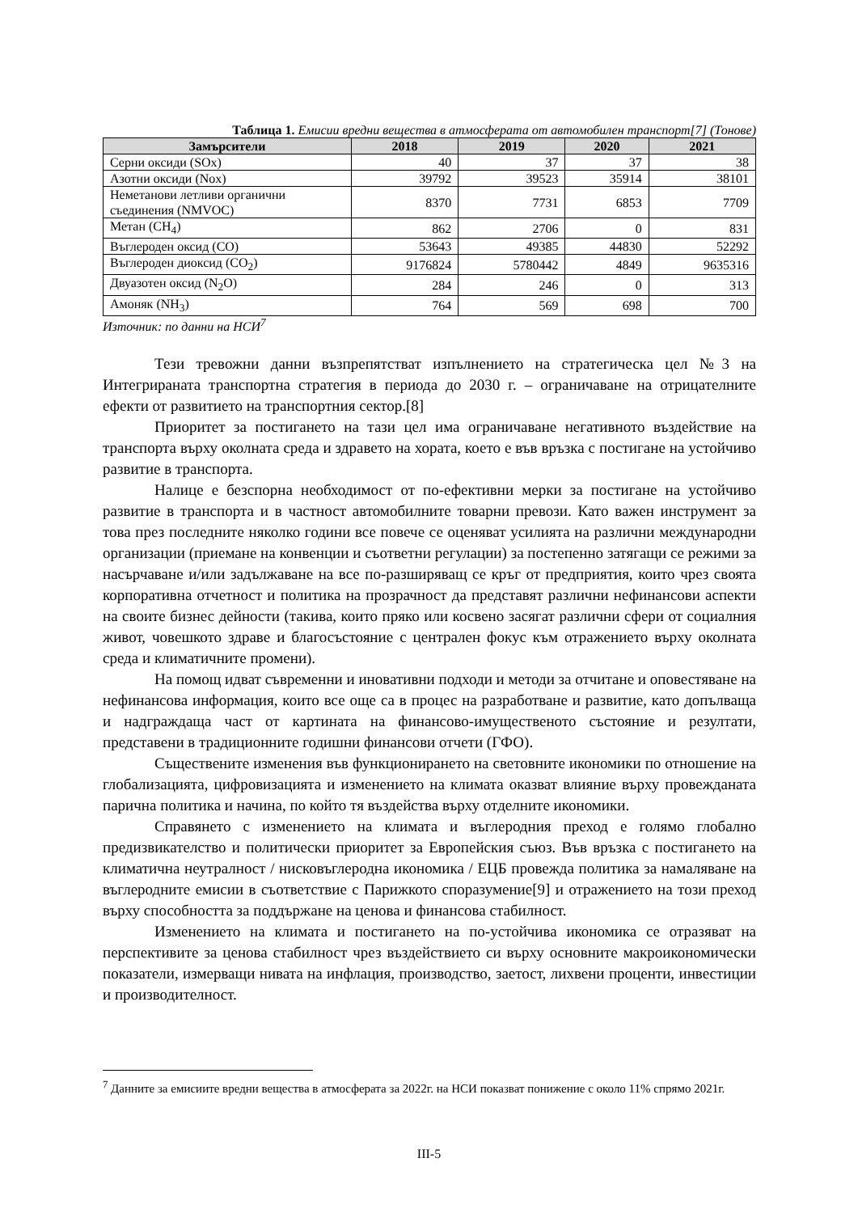Таблица 1. Емисии вредни вещества в атмосферата от автомобилен транспорт[7] (Тонове)
| Замърсители | 2018 | 2019 | 2020 | 2021 |
| --- | --- | --- | --- | --- |
| Серни оксиди (SOx) | 40 | 37 | 37 | 38 |
| Азотни оксиди (Nox) | 39792 | 39523 | 35914 | 38101 |
| Неметанови летливи органични съединения (NMVOC) | 8370 | 7731 | 6853 | 7709 |
| Метан (CH<sub>4</sub>) | 862 | 2706 | 0 | 831 |
| Въглероден оксид (CO) | 53643 | 49385 | 44830 | 52292 |
| Въглероден диоксид (CO<sub>2</sub>) | 9176824 | 5780442 | 4849 | 9635316 |
| Двуазотен оксид (N<sub>2</sub>O) | 284 | 246 | 0 | 313 |
| Амоняк (NH<sub>3</sub>) | 764 | 569 | 698 | 700 |
Източник: по данни на НСИ<sup>7</sup>
Тези тревожни данни възпрепятстват изпълнението на стратегическа цел №3 на Интегрираната транспортна стратегия в периода до 2030 г. – ограничаване на отрицателните ефекти от развитието на транспортния сектор.[8]
Приоритет за постигането на тази цел има ограничаване негативното въздействие на транспорта върху околната среда и здравето на хората, което е във връзка с постигане на устойчиво развитие в транспорта.
Налице е безспорна необходимост от по-ефективни мерки за постигане на устойчиво развитие в транспорта и в частност автомобилните товарни превози. Като важен инструмент за това през последните няколко години все повече се оценяват усилията на различни международни организации (приемане на конвенции и съответни регулации) за постепенно затягащи се режими за насърчаване и/или задължаване на все по-разширяващ се кръг от предприятия, които чрез своята корпоративна отчетност и политика на прозрачност да представят различни нефинансови аспекти на своите бизнес дейности (такива, които пряко или косвено засягат различни сфери от социалния живот, човешкото здраве и благосъстояние с централен фокус към отражението върху околната среда и климатичните промени).
На помощ идват съвременни и иновативни подходи и методи за отчитане и оповестяване на нефинансова информация, които все още са в процес на разработване и развитие, като допълваща и надграждаща част от картината на финансово-имущественото състояние и резултати, представени в традиционните годишни финансови отчети (ГФО).
Съществените изменения във функционирането на световните икономики по отношение на глобализацията, цифровизацията и изменението на климата оказват влияние върху провежданата парична политика и начина, по който тя въздейства върху отделните икономики.
Справянето с изменението на климата и въглеродния преход е голямо глобално предизвикателство и политически приоритет за Европейския съюз. Във връзка с постигането на климатична неутралност / нисковъглеродна икономика / ЕЦБ провежда политика за намаляване на въглеродните емисии в съответствие с Парижкото споразумение[9] и отражението на този преход върху способността за поддържане на ценова и финансова стабилност.
Изменението на климата и постигането на по-устойчива икономика се отразяват на перспективите за ценова стабилност чрез въздействието си върху основните макроикономически показатели, измерващи нивата на инфлация, производство, заетост, лихвени проценти, инвестиции и производителност.
<sup>7</sup> Данните за емисиите вредни вещества в атмосферата за 2022г. на НСИ показват понижение с около 11% спрямо 2021г.
III-5